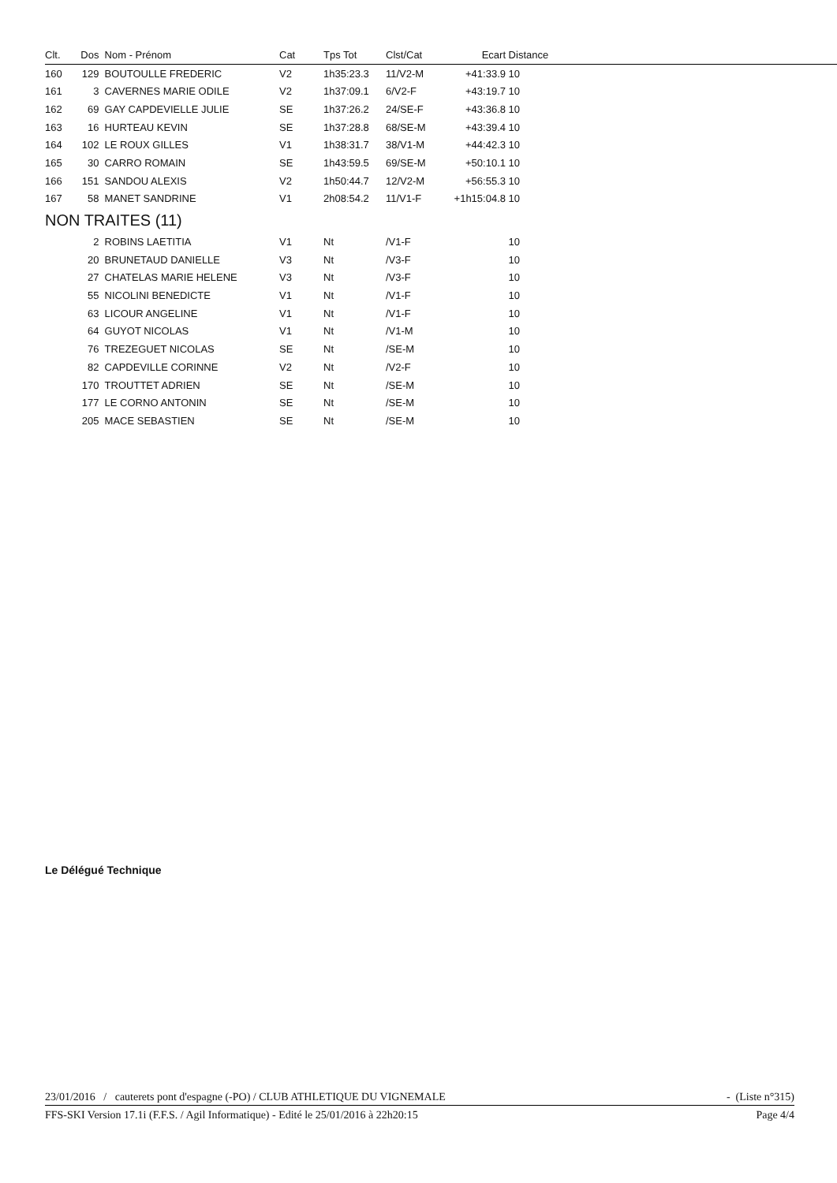| Clt. | Dos | Nom - Prénom | Cat | Tps Tot | Clst/Cat | Ecart | Distance |
| --- | --- | --- | --- | --- | --- | --- | --- |
| 160 | 129 | BOUTOULLE FREDERIC | V2 | 1h35:23.3 | 11/V2-M | +41:33.9 | 10 |
| 161 | 3 | CAVERNES MARIE ODILE | V2 | 1h37:09.1 | 6/V2-F | +43:19.7 | 10 |
| 162 | 69 | GAY CAPDEVIELLE JULIE | SE | 1h37:26.2 | 24/SE-F | +43:36.8 | 10 |
| 163 | 16 | HURTEAU KEVIN | SE | 1h37:28.8 | 68/SE-M | +43:39.4 | 10 |
| 164 | 102 | LE ROUX GILLES | V1 | 1h38:31.7 | 38/V1-M | +44:42.3 | 10 |
| 165 | 30 | CARRO ROMAIN | SE | 1h43:59.5 | 69/SE-M | +50:10.1 | 10 |
| 166 | 151 | SANDOU ALEXIS | V2 | 1h50:44.7 | 12/V2-M | +56:55.3 | 10 |
| 167 | 58 | MANET SANDRINE | V1 | 2h08:54.2 | 11/V1-F | +1h15:04.8 | 10 |
| NON TRAITES (11) | | | | | | | |
| | 2 | ROBINS LAETITIA | V1 | Nt | /V1-F | | 10 |
| | 20 | BRUNETAUD DANIELLE | V3 | Nt | /V3-F | | 10 |
| | 27 | CHATELAS MARIE HELENE | V3 | Nt | /V3-F | | 10 |
| | 55 | NICOLINI BENEDICTE | V1 | Nt | /V1-F | | 10 |
| | 63 | LICOUR ANGELINE | V1 | Nt | /V1-F | | 10 |
| | 64 | GUYOT NICOLAS | V1 | Nt | /V1-M | | 10 |
| | 76 | TREZEGUET NICOLAS | SE | Nt | /SE-M | | 10 |
| | 82 | CAPDEVILLE CORINNE | V2 | Nt | /V2-F | | 10 |
| | 170 | TROUTTET ADRIEN | SE | Nt | /SE-M | | 10 |
| | 177 | LE CORNO ANTONIN | SE | Nt | /SE-M | | 10 |
| | 205 | MACE SEBASTIEN | SE | Nt | /SE-M | | 10 |
Le Délégué Technique
23/01/2016 / cauterets pont d'espagne (-PO) / CLUB ATHLETIQUE DU VIGNEMALE - (Liste n°315)
FFS-SKI Version 17.1i (F.F.S. / Agil Informatique) - Edité le 25/01/2016 à 22h20:15 Page 4/4